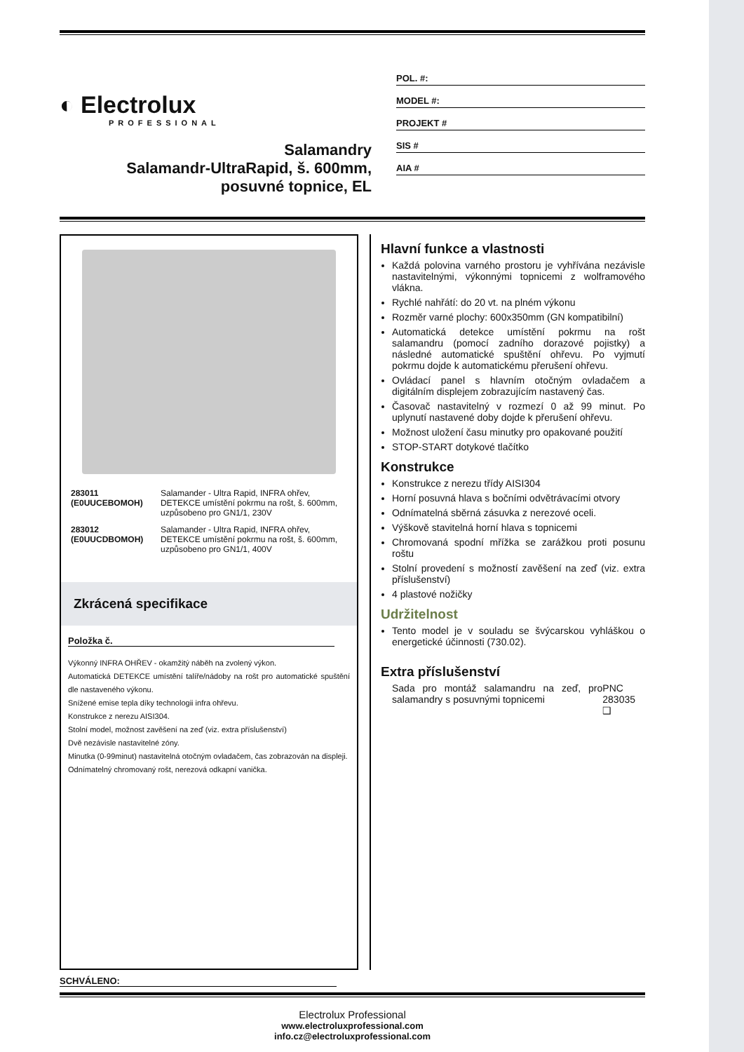◐ Electrolux
PROFESSIONAL
Salamandry
Salamandr-UltraRapid, š. 600mm,
posuvné topnice, EL
POL. #:
MODEL #:
PROJEKT #
SIS #
AIA #
| 283011 (E0UUCEBOMOH) | Salamander - Ultra Rapid, INFRA ohřev, DETEKCE umístění pokrmu na rošt, š. 600mm, uzpůsobeno pro GN1/1, 230V |
| 283012 (E0UUCDBOMOH) | Salamander - Ultra Rapid, INFRA ohřev, DETEKCE umístění pokrmu na rošt, š. 600mm, uzpůsobeno pro GN1/1, 400V |
Zkrácená specifikace
Položka č.
Výkonný INFRA OHŘEV - okamžitý náběh na zvolený výkon.
Automatická DETEKCE umístění talíře/nádoby na rošt pro automatické spuštění dle nastaveného výkonu.
Snížené emise tepla díky technologii infra ohřevu.
Konstrukce z nerezu AISI304.
Stolní model, možnost zavěšení na zeď (viz. extra příslušenství)
Dvě nezávisle nastavitelné zóny.
Minutka (0-99minut) nastavitelná otočným ovladačem, čas zobrazován na displeji.
Odnímatelný chromovaný rošt, nerezová odkapní vanička.
Hlavní funkce a vlastnosti
Každá polovina varného prostoru je vyhřívána nezávisle nastavitelnými, výkonnými topnicemi z wolframového vlákna.
Rychlé nahřátí: do 20 vt. na plném výkonu
Rozměr varné plochy: 600x350mm (GN kompatibilní)
Automatická detekce umístění pokrmu na rošt salamandru (pomocí zadního dorazové pojistky) a následné automatické spuštění ohřevu. Po vyjmutí pokrmu dojde k automatickému přerušení ohřevu.
Ovládací panel s hlavním otočným ovladačem a digitálním displejem zobrazujícím nastavený čas.
Časovač nastavitelný v rozmezí 0 až 99 minut. Po uplynutí nastavené doby dojde k přerušení ohřevu.
Možnost uložení času minutky pro opakované použití
STOP-START dotykové tlačítko
Konstrukce
Konstrukce z nerezu třídy AISI304
Horní posuvná hlava s bočními odvětrávacími otvory
Odnímatelná sběrná zásuvka z nerezové oceli.
Výškově stavitelná horní hlava s topnicemi
Chromovaná spodní mřížka se zarážkou proti posunu roštu
Stolní provedení s možností zavěšení na zeď (viz. extra příslušenství)
4 plastové nožičky
Udržitelnost
Tento model je v souladu se švýcarskou vyhláškou o energetické účinnosti (730.02).
Extra příslušenství
Sada pro montáž salamandru na zeď, pro salamandry s posuvnými topnicemi PNC 283035 ❑
SCHVÁLENO:
Electrolux Professional
www.electroluxprofessional.com
info.cz@electroluxprofessional.com